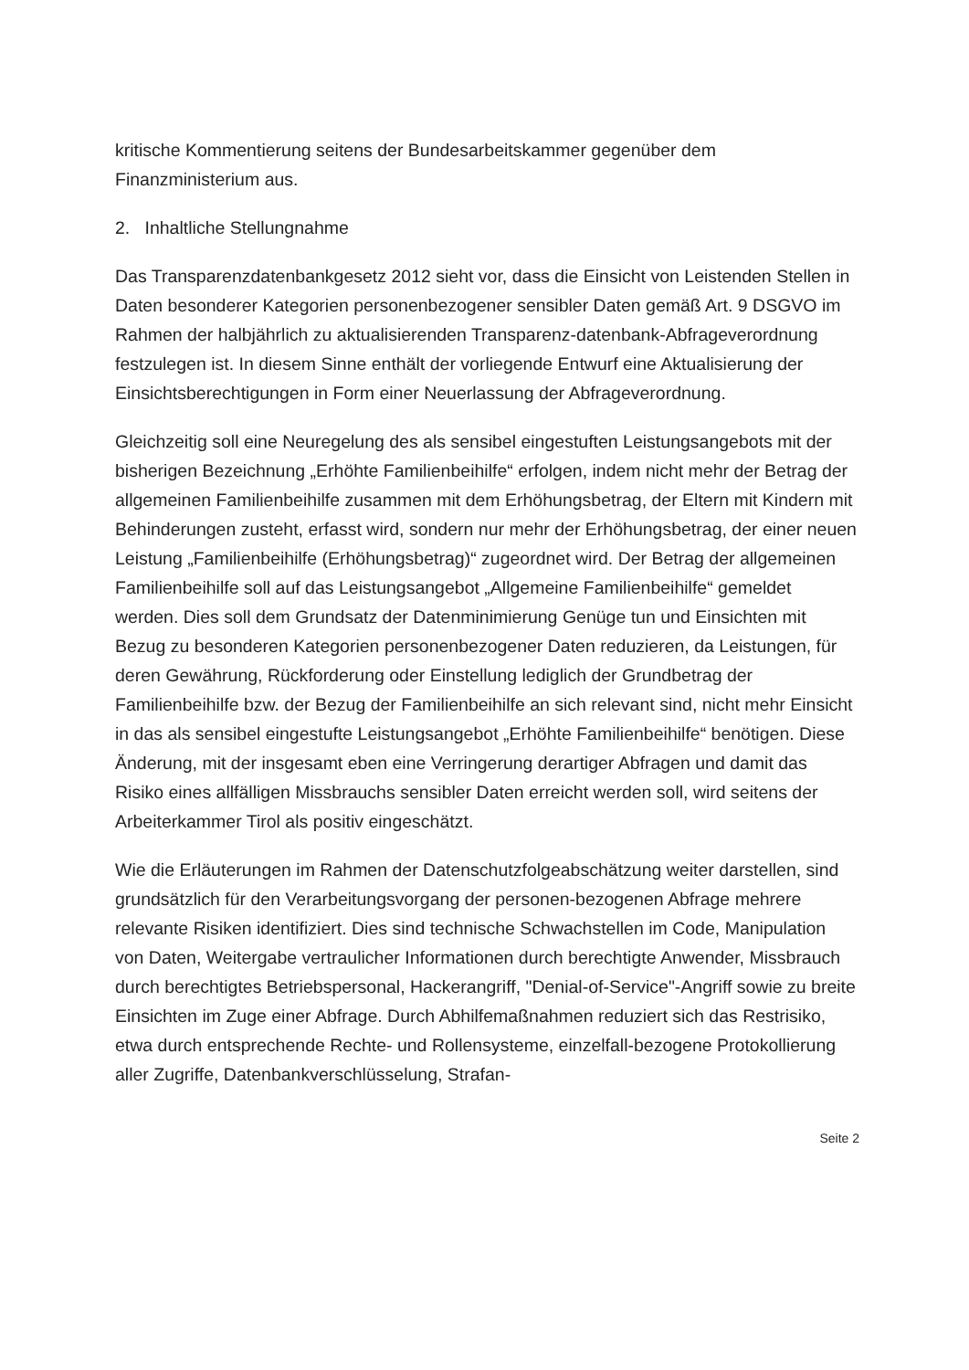kritische Kommentierung seitens der Bundesarbeitskammer gegenüber dem Finanzministerium aus.
2. Inhaltliche Stellungnahme
Das Transparenzdatenbankgesetz 2012 sieht vor, dass die Einsicht von Leistenden Stellen in Daten besonderer Kategorien personenbezogener sensibler Daten gemäß Art. 9 DSGVO im Rahmen der halbjährlich zu aktualisierenden Transparenz-datenbank-Abfrageverordnung festzulegen ist. In diesem Sinne enthält der vorliegende Entwurf eine Aktualisierung der Einsichtsberechtigungen in Form einer Neuerlassung der Abfrageverordnung.
Gleichzeitig soll eine Neuregelung des als sensibel eingestuften Leistungsangebots mit der bisherigen Bezeichnung „Erhöhte Familienbeihilfe“ erfolgen, indem nicht mehr der Betrag der allgemeinen Familienbeihilfe zusammen mit dem Erhöhungsbetrag, der Eltern mit Kindern mit Behinderungen zusteht, erfasst wird, sondern nur mehr der Erhöhungsbetrag, der einer neuen Leistung „Familienbeihilfe (Erhöhungsbetrag)“ zugeordnet wird. Der Betrag der allgemeinen Familienbeihilfe soll auf das Leistungsangebot „Allgemeine Familienbeihilfe“ gemeldet werden. Dies soll dem Grundsatz der Datenminimierung Genüge tun und Einsichten mit Bezug zu besonderen Kategorien personenbezogener Daten reduzieren, da Leistungen, für deren Gewährung, Rückforderung oder Einstellung lediglich der Grundbetrag der Familienbeihilfe bzw. der Bezug der Familienbeihilfe an sich relevant sind, nicht mehr Einsicht in das als sensibel eingestufte Leistungsangebot „Erhöhte Familienbeihilfe“ benötigen. Diese Änderung, mit der insgesamt eben eine Verringerung derartiger Abfragen und damit das Risiko eines allfälligen Missbrauchs sensibler Daten erreicht werden soll, wird seitens der Arbeiterkammer Tirol als positiv eingeschätzt.
Wie die Erläuterungen im Rahmen der Datenschutzfolgeabschätzung weiter darstellen, sind grundsätzlich für den Verarbeitungsvorgang der personen-bezogenen Abfrage mehrere relevante Risiken identifiziert. Dies sind technische Schwachstellen im Code, Manipulation von Daten, Weitergabe vertraulicher Informationen durch berechtigte Anwender, Missbrauch durch berechtigtes Betriebspersonal, Hackerangriff, "Denial-of-Service"-Angriff sowie zu breite Einsichten im Zuge einer Abfrage. Durch Abhilfemaßnahmen reduziert sich das Restrisiko, etwa durch entsprechende Rechte- und Rollensysteme, einzelfall-bezogene Protokollierung aller Zugriffe, Datenbankverschlüsselung, Strafan-
Seite 2